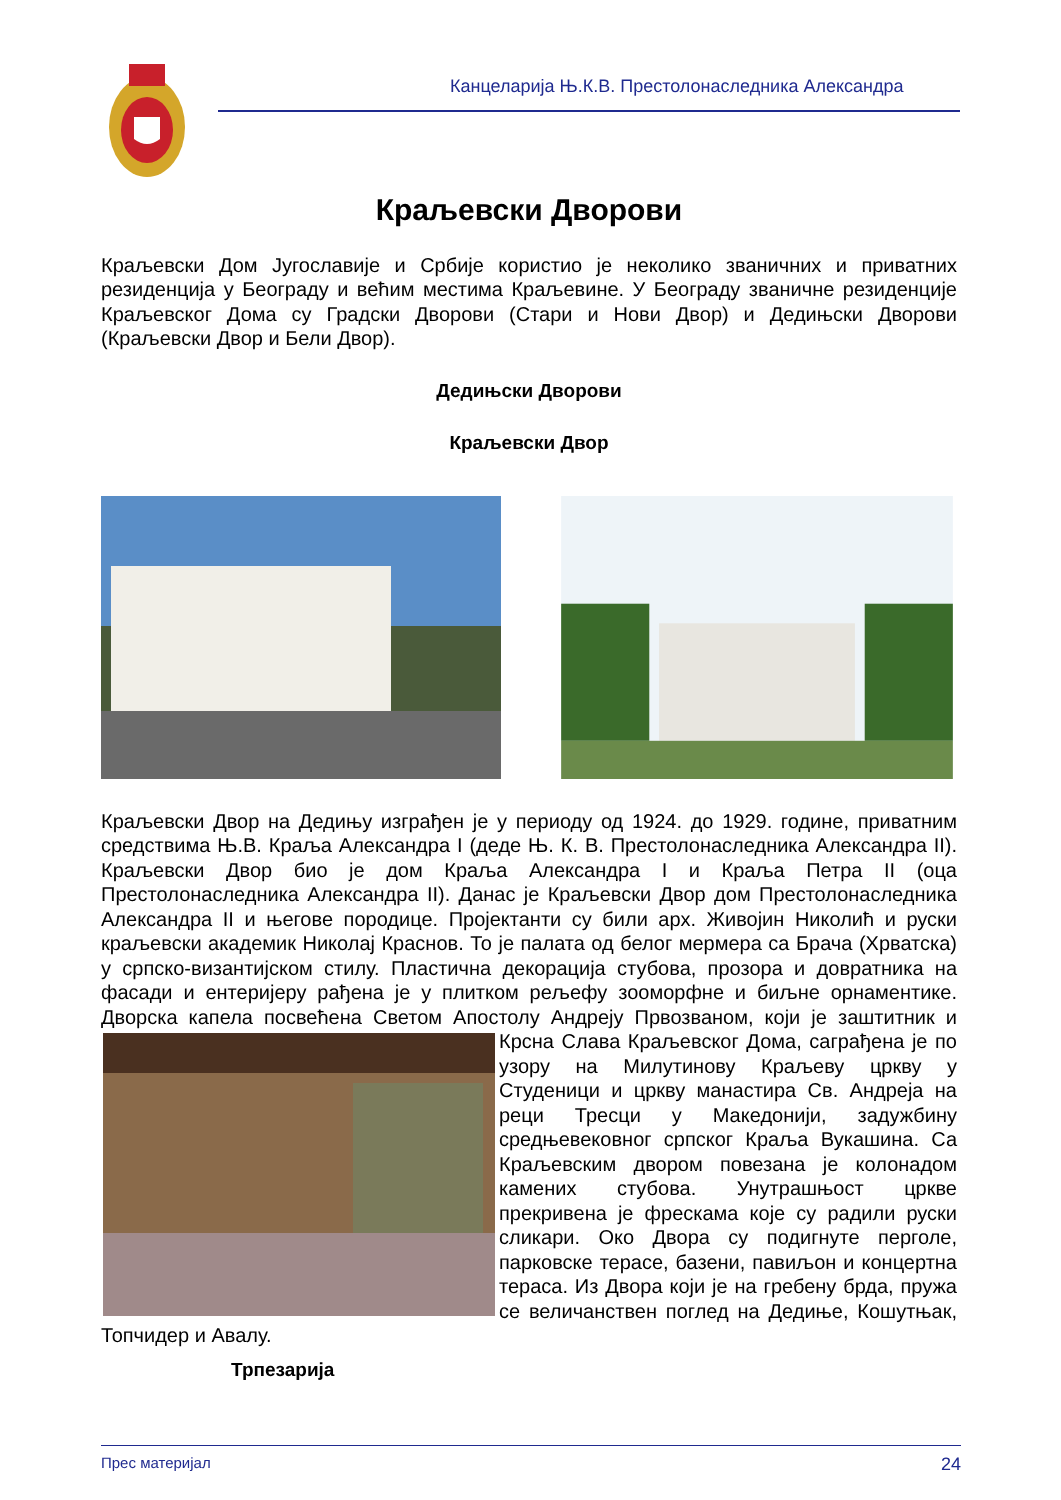Канцеларија Њ.К.В. Престолонаследника Александра
Краљевски Дворови
Краљевски Дом Југославије и Србије користио је неколико званичних и приватних резиденција у Београду и већим местима Краљевине. У Београду званичне резиденције Краљевског Дома су Градски Дворови (Стари и Нови Двор) и Дедињски Дворови (Краљевски Двор и Бели Двор).
Дедињски Дворови
Краљевски Двор
Краљевски Двор на Дедињу изграђен је у периоду од 1924. до 1929. године, приватним средствима Њ.В. Краља Александра I (деде Њ. К. В. Престолонаследника Александра II). Краљевски Двор био је дом Краља Александра I и Краља Петра II (оца Престолонаследника Александра II). Данас је Краљевски Двор дом Престолонаследника Александра II и његове породице. Пројектанти су били арх. Живојин Николић и руски краљевски академик Николај Краснов. То је палата од белог мермера са Брача (Хрватска) у српско-византијском стилу. Пластична декорација стубова, прозора и довратника на фасади и ентеријеру рађена је у плитком рељефу зооморфне и биљне орнаментике. Дворска капела посвећена Светом Апостолу Андреју Првозваном, који је заштитник и Крсна Слава Краљевског Дома, саграђена је по узору на Милутинову Краљеву цркву у Студеници и цркву манастира Св. Андреја на реци Тресци у Македонији, задужбину средњевековног српског Краља Вукашина. Са Краљевским двором повезана је колонадом камених стубова. Унутрашњост цркве прекривена је фрескама које су радили руски сликари. Око Двора су подигнуте перголе, парковске терасе, базени, павиљон и концертна тераса. Из Двора који је на гребену брда, пружа се величанствен поглед на Дедиње, Кошутњак, Топчидер и Авалу.
Трпезарија
Прес материјал 24